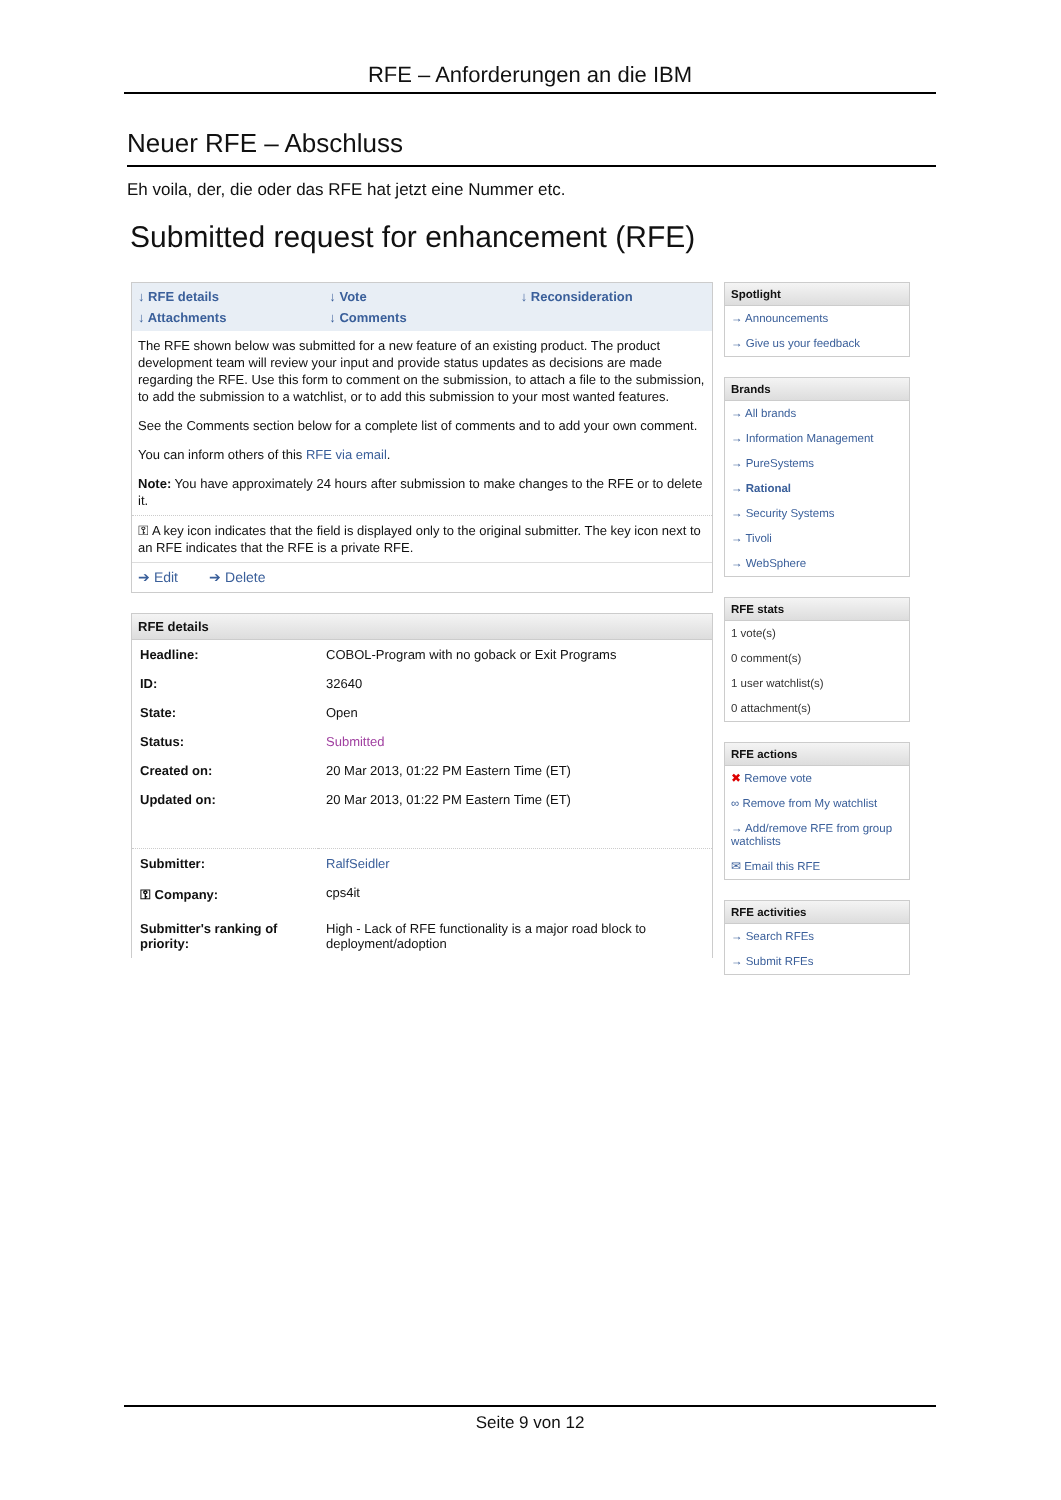RFE – Anforderungen an die IBM
Neuer RFE – Abschluss
Eh voila, der, die oder das RFE hat jetzt eine Nummer etc.
Submitted request for enhancement (RFE)
↓ RFE details ↓ Vote ↓ Reconsideration ↓ Attachments ↓ Comments
The RFE shown below was submitted for a new feature of an existing product. The product development team will review your input and provide status updates as decisions are made regarding the RFE. Use this form to comment on the submission, to attach a file to the submission, to add the submission to a watchlist, or to add this submission to your most wanted features.
See the Comments section below for a complete list of comments and to add your own comment.
You can inform others of this RFE via email.
Note: You have approximately 24 hours after submission to make changes to the RFE or to delete it.
⚿ A key icon indicates that the field is displayed only to the original submitter. The key icon next to an RFE indicates that the RFE is a private RFE.
➔ Edit ➔ Delete
RFE details
| Headline: | COBOL-Program with no goback or Exit Programs |
| ID: | 32640 |
| State: | Open |
| Status: | Submitted |
| Created on: | 20 Mar 2013, 01:22 PM Eastern Time (ET) |
| Updated on: | 20 Mar 2013, 01:22 PM Eastern Time (ET) |
| Submitter: | RalfSeidler |
| ⚿ Company: | cps4it |
| Submitter's ranking of priority: | High - Lack of RFE functionality is a major road block to deployment/adoption |
Spotlight
→ Announcements
→ Give us your feedback
Brands
→ All brands
→ Information Management
→ PureSystems
→ Rational
→ Security Systems
→ Tivoli
→ WebSphere
RFE stats
1 vote(s)
0 comment(s)
1 user watchlist(s)
0 attachment(s)
RFE actions
✖ Remove vote
∞ Remove from My watchlist
→ Add/remove RFE from group watchlists
✉ Email this RFE
RFE activities
→ Search RFEs
→ Submit RFEs
Seite 9 von 12